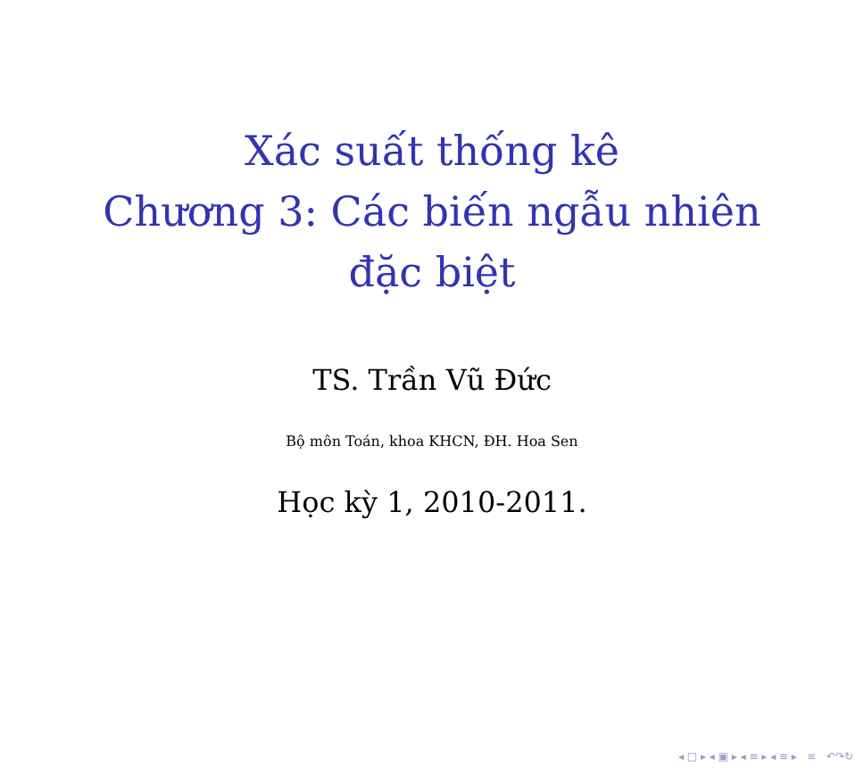Xác suất thống kê
Chương 3: Các biến ngẫu nhiên
đặc biệt
TS. Trần Vũ Đức
Bộ môn Toán, khoa KHCN, ĐH. Hoa Sen
Học kỳ 1, 2010-2011.
◂ □ ▸ ◂ ▣ ▸ ◂ ≡ ▸ ◂ ≡ ▸ ≡ ↶↷↻